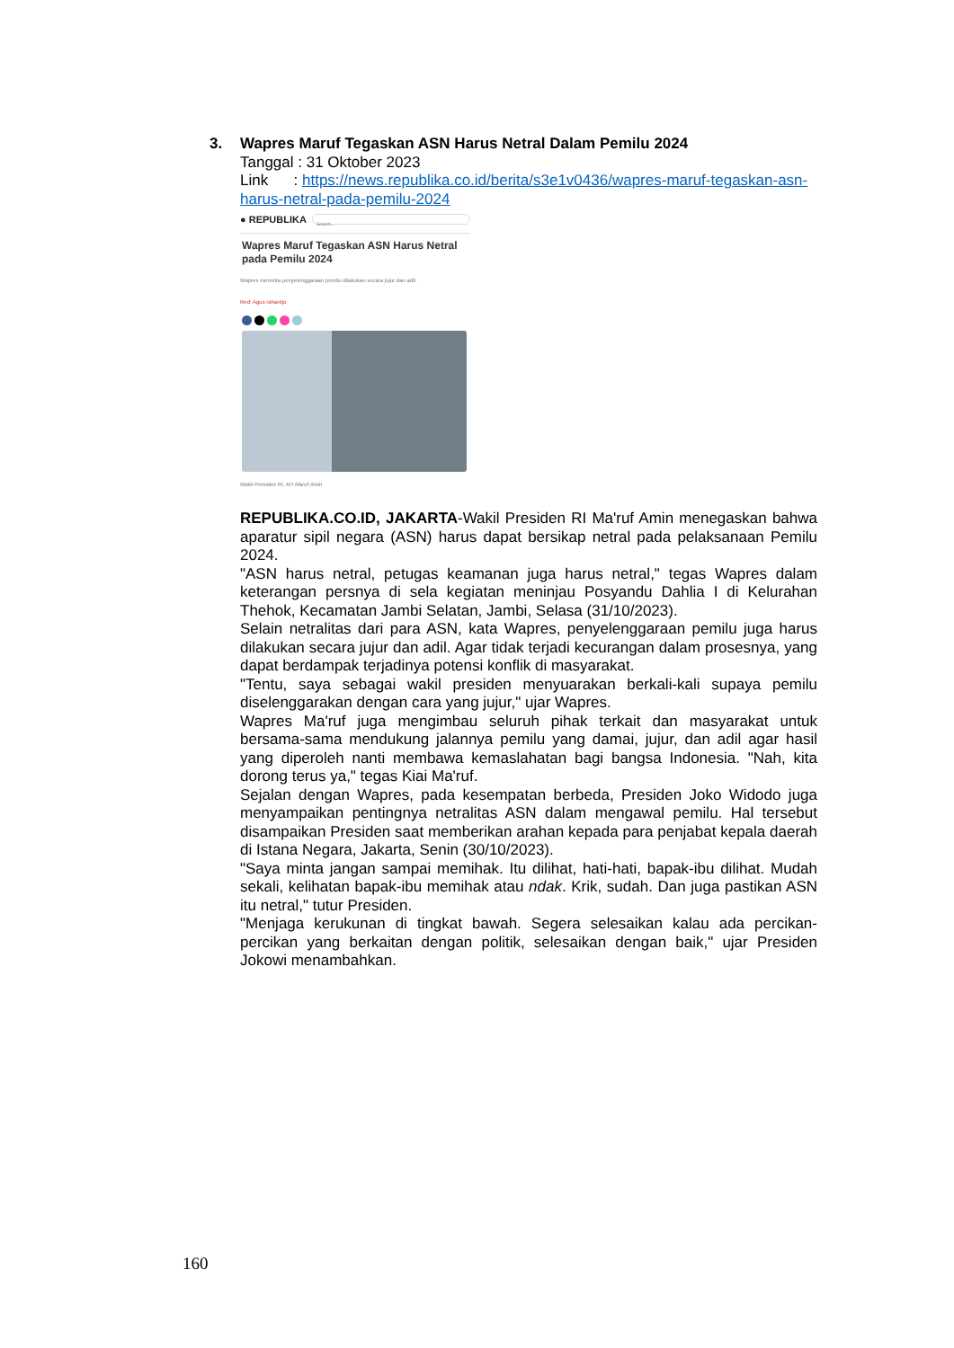3. Wapres Maruf Tegaskan ASN Harus Netral Dalam Pemilu 2024
Tanggal : 31 Oktober 2023
Link : https://news.republika.co.id/berita/s3e1v0436/wapres-maruf-tegaskan-asn-harus-netral-pada-pemilu-2024
● REPUBLIKA Search...
Wapres Maruf Tegaskan ASN Harus Netral pada Pemilu 2024
Wapres meminta penyelenggaraan pemilu dilakukan secara jujur dan adil.
Red: Agus rahardjo
Wakil Presiden RI, KH Maruf Amin
REPUBLIKA.CO.ID, JAKARTA-Wakil Presiden RI Ma'ruf Amin menegaskan bahwa aparatur sipil negara (ASN) harus dapat bersikap netral pada pelaksanaan Pemilu 2024.
"ASN harus netral, petugas keamanan juga harus netral," tegas Wapres dalam keterangan persnya di sela kegiatan meninjau Posyandu Dahlia I di Kelurahan Thehok, Kecamatan Jambi Selatan, Jambi, Selasa (31/10/2023).
Selain netralitas dari para ASN, kata Wapres, penyelenggaraan pemilu juga harus dilakukan secara jujur dan adil. Agar tidak terjadi kecurangan dalam prosesnya, yang dapat berdampak terjadinya potensi konflik di masyarakat.
"Tentu, saya sebagai wakil presiden menyuarakan berkali-kali supaya pemilu diselenggarakan dengan cara yang jujur," ujar Wapres.
Wapres Ma'ruf juga mengimbau seluruh pihak terkait dan masyarakat untuk bersama-sama mendukung jalannya pemilu yang damai, jujur, dan adil agar hasil yang diperoleh nanti membawa kemaslahatan bagi bangsa Indonesia. "Nah, kita dorong terus ya," tegas Kiai Ma'ruf.
Sejalan dengan Wapres, pada kesempatan berbeda, Presiden Joko Widodo juga menyampaikan pentingnya netralitas ASN dalam mengawal pemilu. Hal tersebut disampaikan Presiden saat memberikan arahan kepada para penjabat kepala daerah di Istana Negara, Jakarta, Senin (30/10/2023).
"Saya minta jangan sampai memihak. Itu dilihat, hati-hati, bapak-ibu dilihat. Mudah sekali, kelihatan bapak-ibu memihak atau ndak. Krik, sudah. Dan juga pastikan ASN itu netral," tutur Presiden.
"Menjaga kerukunan di tingkat bawah. Segera selesaikan kalau ada percikan-percikan yang berkaitan dengan politik, selesaikan dengan baik," ujar Presiden Jokowi menambahkan.
160